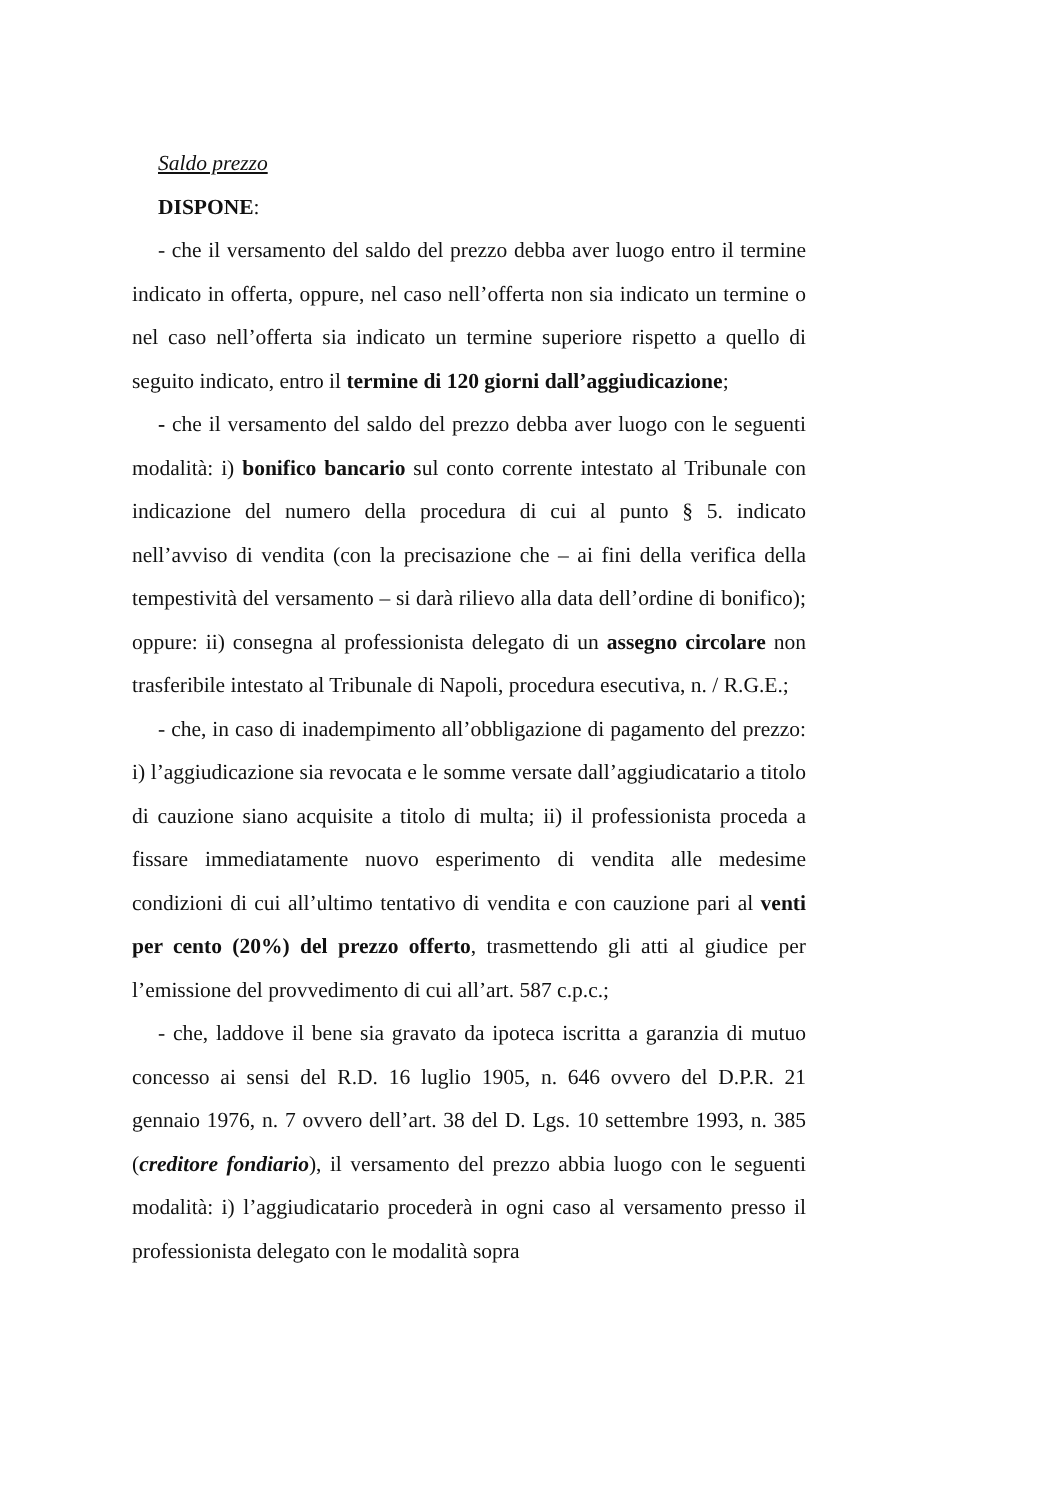Saldo prezzo
DISPONE:
- che il versamento del saldo del prezzo debba aver luogo entro il termine indicato in offerta, oppure, nel caso nell’offerta non sia indicato un termine o nel caso nell’offerta sia indicato un termine superiore rispetto a quello di seguito indicato, entro il termine di 120 giorni dall’aggiudicazione;
- che il versamento del saldo del prezzo debba aver luogo con le seguenti modalità: i) bonifico bancario sul conto corrente intestato al Tribunale con indicazione del numero della procedura di cui al punto § 5. indicato nell’avviso di vendita (con la precisazione che – ai fini della verifica della tempestività del versamento – si darà rilievo alla data dell’ordine di bonifico); oppure: ii) consegna al professionista delegato di un assegno circolare non trasferibile intestato al Tribunale di Napoli, procedura esecutiva, n. / R.G.E.;
- che, in caso di inadempimento all’obbligazione di pagamento del prezzo: i) l’aggiudicazione sia revocata e le somme versate dall’aggiudicatario a titolo di cauzione siano acquisite a titolo di multa; ii) il professionista proceda a fissare immediatamente nuovo esperimento di vendita alle medesime condizioni di cui all’ultimo tentativo di vendita e con cauzione pari al venti per cento (20%) del prezzo offerto, trasmettendo gli atti al giudice per l’emissione del provvedimento di cui all’art. 587 c.p.c.;
- che, laddove il bene sia gravato da ipoteca iscritta a garanzia di mutuo concesso ai sensi del R.D. 16 luglio 1905, n. 646 ovvero del D.P.R. 21 gennaio 1976, n. 7 ovvero dell’art. 38 del D. Lgs. 10 settembre 1993, n. 385 (creditore fondiario), il versamento del prezzo abbia luogo con le seguenti modalità: i) l’aggiudicatario procederà in ogni caso al versamento presso il professionista delegato con le modalità sopra